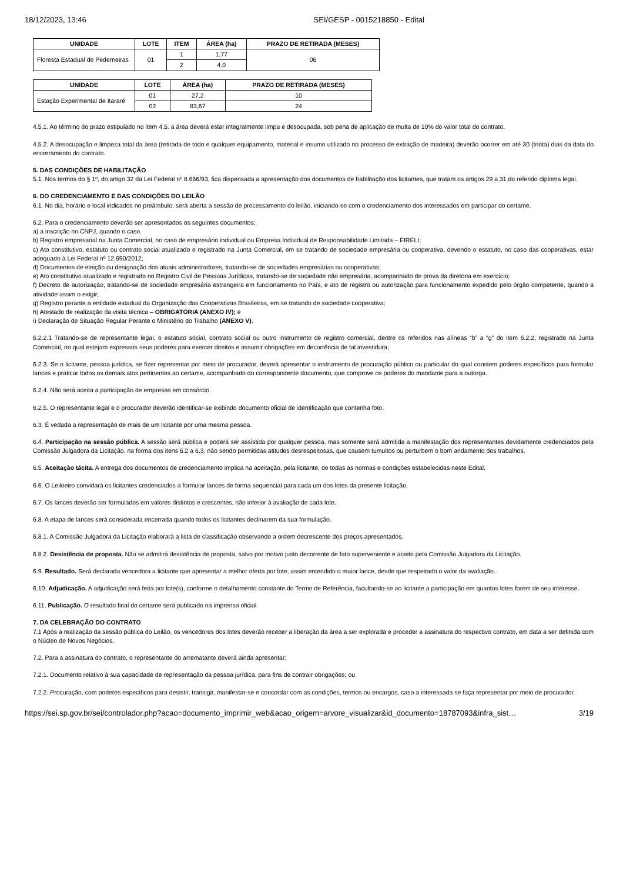18/12/2023, 13:46 SEI/GESP - 0015218850 - Edital
| UNIDADE | LOTE | ITEM | ÁREA (ha) | PRAZO DE RETIRADA (MESES) |
| --- | --- | --- | --- | --- |
| Floresta Estadual de Pederneiras | 01 | 1 | 1,77 | 06 |
| | | 2 | 4,0 | |
| UNIDADE | LOTE | ÁREA (ha) | PRAZO DE RETIRADA (MESES) |
| --- | --- | --- | --- |
| Estação Experimental de Itararé | 01 | 27,2 | 10 |
| | 02 | 83,67 | 24 |
4.5.1. Ao término do prazo estipulado no item 4.5. a área deverá estar integralmente limpa e desocupada, sob pena de aplicação de multa de 10% do valor total do contrato.
4.5.2. A desocupação e limpeza total da área (retirada de todo e qualquer equipamento, material e insumo utilizado no processo de extração de madeira) deverão ocorrer em até 30 (trinta) dias da data do encerramento do contrato.
5. DAS CONDIÇÕES DE HABILITAÇÃO
5.1. Nos termos do § 1º, do artigo 32 da Lei Federal nº 8.666/93, fica dispensada a apresentação dos documentos de habilitação dos licitantes, que tratam os artigos 29 a 31 do referido diploma legal.
6. DO CREDENCIAMENTO E DAS CONDIÇÕES DO LEILÃO
6.1. No dia, horário e local indicados no preâmbulo, será aberta a sessão de processamento do leilão, iniciando-se com o credenciamento dos interessados em participar do certame.
6.2. Para o credenciamento deverão ser apresentados os seguintes documentos:
a) a inscrição no CNPJ, quando o caso.
b) Registro empresarial na Junta Comercial, no caso de empresário individual ou Empresa Individual de Responsabilidade Limitada – EIRELI;
c) Ato constitutivo, estatuto ou contrato social atualizado e registrado na Junta Comercial, em se tratando de sociedade empresária ou cooperativa, devendo o estatuto, no caso das cooperativas, estar adequado à Lei Federal nº 12.690/2012;
d) Documentos de eleição ou designação dos atuais administradores, tratando-se de sociedades empresárias ou cooperativas;
e) Ato constitutivo atualizado e registrado no Registro Civil de Pessoas Jurídicas, tratando-se de sociedade não empresária, acompanhado de prova da diretoria em exercício;
f) Decreto de autorização, tratando-se de sociedade empresária estrangeira em funcionamento no País, e ato de registro ou autorização para funcionamento expedido pelo órgão competente, quando a atividade assim o exigir;
g) Registro perante a entidade estadual da Organização das Cooperativas Brasileiras, em se tratando de sociedade cooperativa;
h) Atestado de realização da visita técnica – OBRIGATÓRIA (ANEXO IV); e
i) Declaração de Situação Regular Perante o Ministério do Trabalho (ANEXO V).
6.2.2.1 Tratando-se de representante legal, o estatuto social, contrato social ou outro instrumento de registro comercial, dentre os referidos nas alíneas “b” a “g” do item 6.2.2, registrado na Junta Comercial, no qual estejam expressos seus poderes para exercer direitos e assumir obrigações em decorrência de tal investidura;
6.2.3. Se o licitante, pessoa jurídica, se fizer representar por meio de procurador, deverá apresentar o instrumento de procuração público ou particular do qual constem poderes específicos para formular lances e praticar todos os demais atos pertinentes ao certame, acompanhado do correspondente documento, que comprove os poderes do mandante para a outorga.
6.2.4. Não será aceita a participação de empresas em consórcio.
6.2.5. O representante legal e o procurador deverão identificar-se exibindo documento oficial de identificação que contenha foto.
6.3. É vedada a representação de mais de um licitante por uma mesma pessoa.
6.4. Participação na sessão pública. A sessão será pública e poderá ser assistida por qualquer pessoa, mas somente será admitida a manifestação dos representantes devidamente credenciados pela Comissão Julgadora da Licitação, na forma dos itens 6.2 a 6.3, não sendo permitidas atitudes desrespeitosas, que causem tumultos ou perturbem o bom andamento dos trabalhos.
6.5. Aceitação tácita. A entrega dos documentos de credenciamento implica na aceitação, pela licitante, de todas as normas e condições estabelecidas neste Edital.
6.6. O Leiloeiro convidará os licitantes credenciados a formular lances de forma sequencial para cada um dos lotes da presente licitação.
6.7. Os lances deverão ser formulados em valores distintos e crescentes, não inferior à avaliação de cada lote.
6.8. A etapa de lances será considerada encerrada quando todos os licitantes declinarem da sua formulação.
6.8.1. A Comissão Julgadora da Licitação elaborará a lista de classificação observando a ordem decrescente dos preços apresentados.
6.8.2. Desistência de proposta. Não se admitirá desistência de proposta, salvo por motivo justo decorrente de fato superveniente e aceito pela Comissão Julgadora da Licitação.
6.9. Resultado. Será declarada vencedora a licitante que apresentar a melhor oferta por lote, assim entendido o maior lance, desde que respeitado o valor da avaliação.
6.10. Adjudicação. A adjudicação será feita por lote(s), conforme o detalhamento constante do Termo de Referência, facultando-se ao licitante a participação em quantos lotes forem de seu interesse.
6.11. Publicação. O resultado final do certame será publicado na imprensa oficial.
7. DA CELEBRAÇÃO DO CONTRATO
7.1 Após a realização da sessão pública do Leilão, os vencedores dos lotes deverão receber a liberação da área a ser explorada e proceder a assinatura do respectivo contrato, em data a ser definida com o Núcleo de Novos Negócios.
7.2. Para a assinatura do contrato, o representante do arrematante deverá ainda apresentar:
7.2.1. Documento relativo à sua capacidade de representação da pessoa jurídica, para fins de contrair obrigações; ou
7.2.2. Procuração, com poderes específicos para desistir, transigir, manifestar-se e concordar com as condições, termos ou encargos, caso a interessada se faça representar por meio de procurador.
https://sei.sp.gov.br/sei/controlador.php?acao=documento_imprimir_web&acao_origem=arvore_visualizar&id_documento=18787093&infra_sist… 3/19